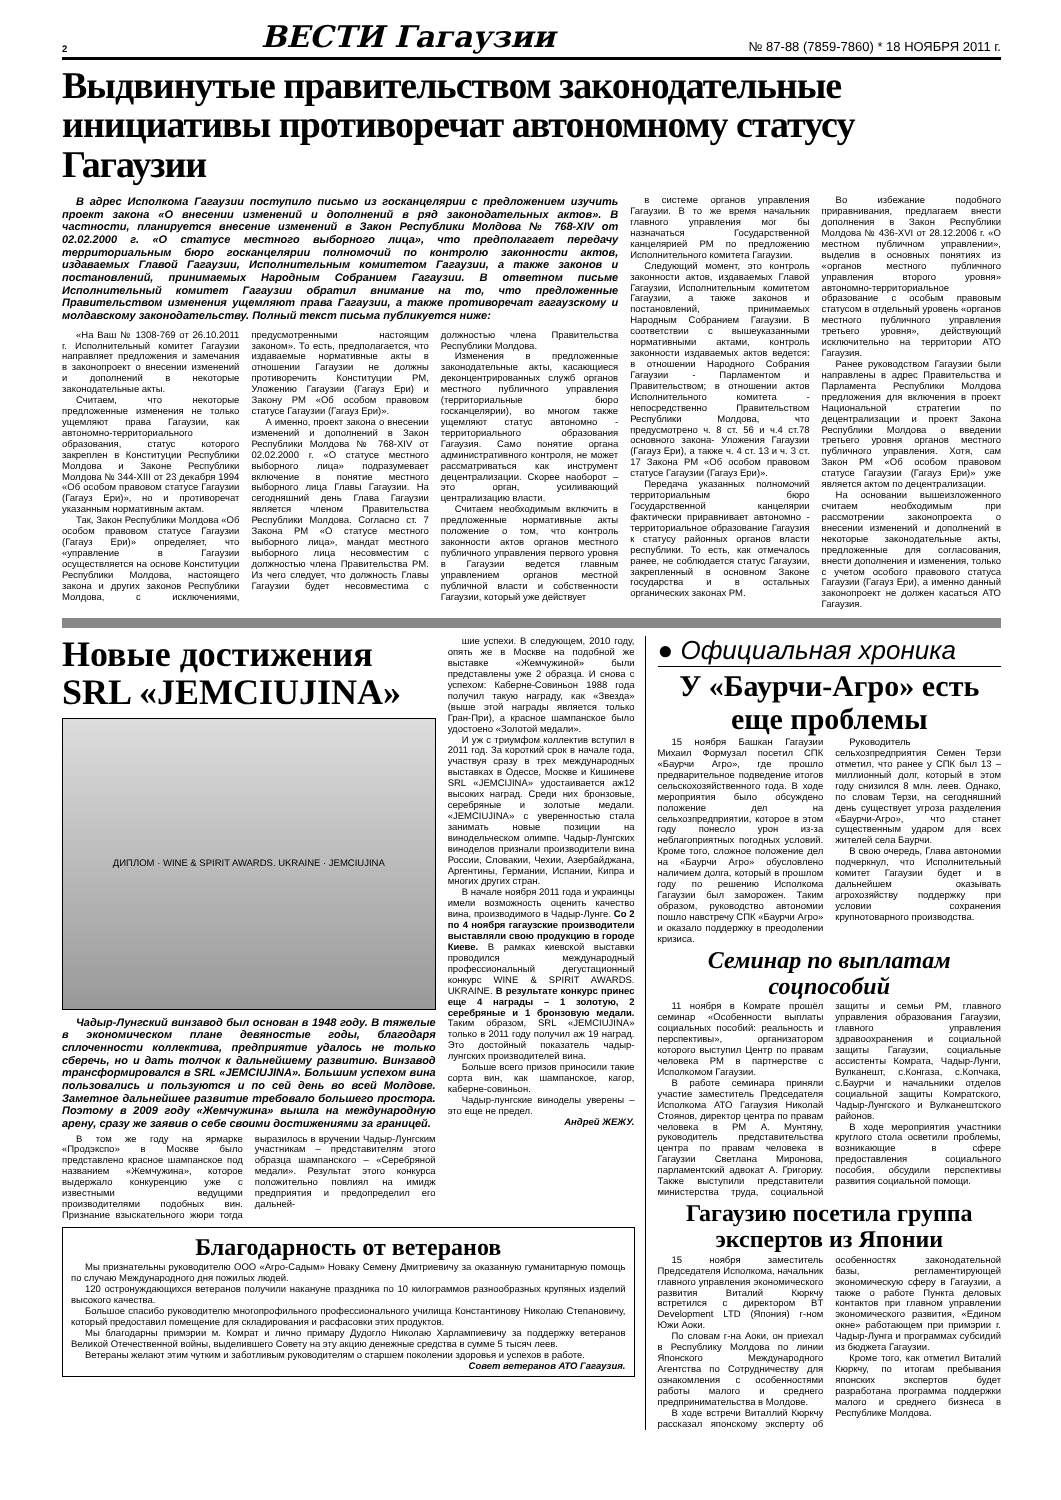2 ВЕСТИ Гагаузии № 87-88 (7859-7860) * 18 НОЯБРЯ 2011 г.
Выдвинутые правительством законодательные инициативы противоречат автономному статусу Гагаузии
В адрес Исполкома Гагаузии поступило письмо из госканцелярии с предложением изучить проект закона «О внесении изменений и дополнений в ряд законодательных актов». В частности, планируется внесение изменений в Закон Республики Молдова № 768-XIV от 02.02.2000 г. «О статусе местного выборного лица», что предполагает передачу территориальным бюро госканцелярии полномочий по контролю законности актов, издаваемых Главой Гагаузии, Исполнительным комитетом Гагаузии, а также законов и постановлений, принимаемых Народным Собранием Гагаузии. В ответном письме Исполнительный комитет Гагаузии обратил внимание на то, что предложенные Правительством изменения ущемляют права Гагаузии, а также противоречат гагаузскому и молдавскому законодательству. Полный текст письма публикуется ниже:
«На Ваш № 1308-769 от 26.10.2011 г. Исполнительный комитет Гагаузии направляет предложения и замечания в законопроект о внесении изменений и дополнений в некоторые законодательные акты.
Считаем, что некоторые предложенные изменения не только ущемляют права Гагаузии, как автономно-территориального образования, статус которого закреплен в Конституции Республики Молдова и Законе Республики Молдова № 344-XIII от 23 декабря 1994 «Об особом правовом статусе Гагаузии (Гагауз Ери)», но и противоречат указанным нормативным актам.
Так, Закон Республики Молдова «Об особом правовом статусе Гагаузии (Гагауз Ери)» определяет, что «управление в Гагаузии осуществляется на основе Конституции Республики Молдова, настоящего закона и других законов Республики Молдова, с исключениями, предусмотренными настоящим законом». То есть, предполагается, что издаваемые нормативные акты в отношении Гагаузии не должны противоречить Конституции РМ, Уложению Гагаузии (Гагауз Ери) и Закону РМ «Об особом правовом статусе Гагаузии (Гагауз Ери)».
А именно, проект закона о внесении изменений и дополнений в Закон Республики Молдова № 768-XIV от 02.02.2000 г. «О статусе местного выборного лица» подразумевает включение в понятие местного выборного лица Главы Гагаузии. На сегодняшний день Глава Гагаузии является членом Правительства Республики Молдова. Согласно ст. 7 Закона РМ «О статусе местного выборного лица», мандат местного выборного лица несовместим с должностью члена Правительства РМ. Из чего следует, что должность Главы Гагаузии будет несовместима с должностью члена Правительства Республики Молдова.
Изменения в предложенные законодательные акты, касающиеся деконцентрированных служб органов местного публичного управления (территориальные бюро госканцелярии), во многом также ущемляют статус автономно - территориального образования Гагаузия. Само понятие органа административного контроля, не может рассматриваться как инструмент децентрализации. Скорее наоборот – это орган, усиливающий централизацию власти.
Считаем необходимым включить в предложенные нормативные акты положение о том, что контроль законности актов органов местного публичного управления первого уровня в Гагаузии ведется главным управлением органов местной публичной власти и собственности Гагаузии, который уже действует
в системе органов управления Гагаузии. В то же время начальник главного управления мог бы назначаться Государственной канцелярией РМ по предложению Исполнительного комитета Гагаузии.
Следующий момент, это контроль законности актов, издаваемых Главой Гагаузии, Исполнительным комитетом Гагаузии, а также законов и постановлений, принимаемых Народным Собранием Гагаузии. В соответствии с вышеуказанными нормативными актами, контроль законности издаваемых актов ведется: в отношении Народного Собрания Гагаузии - Парламентом и Правительством; в отношении актов Исполнительного комитета - непосредственно Правительством Республики Молдова, что предусмотрено ч. 8 ст. 56 и ч.4 ст.78 основного закона- Уложения Гагаузии (Гагауз Ери), а также ч. 4 ст. 13 и ч. 3 ст. 17 Закона РМ «Об особом правовом статусе Гагаузии (Гагауз Ери)».
Передача указанных полномочий территориальным бюро Государственной канцелярии фактически приравнивает автономно - территориальное образование Гагаузия к статусу районных органов власти республики. То есть, как отмечалось ранее, не соблюдается статус Гагаузии, закрепленный в основном Законе государства и в остальных органических законах РМ.
Во избежание подобного приравнивания, предлагаем внести дополнения в Закон Республики Молдова № 436-XVI от 28.12.2006 г. «О местном публичном управлении», выделив в основных понятиях из «органов местного публичного управления второго уровня» автономно-территориальное образование с особым правовым статусом в отдельный уровень «органов местного публичного управления третьего уровня», действующий исключительно на территории АТО Гагаузия.
Ранее руководством Гагаузии были направлены в адрес Правительства и Парламента Республики Молдова предложения для включения в проект Национальной стратегии по децентрализации и проект Закона Республики Молдова о введении третьего уровня органов местного публичного управления. Хотя, сам Закон РМ «Об особом правовом статусе Гагаузии (Гагауз Ери)» уже является актом по децентрализации.
На основании вышеизложенного считаем необходимым при рассмотрении законопроекта о внесении изменений и дополнений в некоторые законодательные акты, предложенные для согласования, внести дополнения и изменения, только с учетом особого правового статуса Гагаузии (Гагауз Ери), а именно данный законопроект не должен касаться АТО Гагаузия.
Новые достижения SRL «JEMCIUJINA»
ДИПЛОМ · WINE & SPIRIT AWARDS. UKRAINE · JEMCIUJINA
Чадыр-Лунгский винзавод был основан в 1948 году. В тяжелые в экономическом плане девяностые годы, благодаря сплоченности коллектива, предприятие удалось не только сберечь, но и дать толчок к дальнейшему развитию. Винзавод трансформировался в SRL «JEMCIUJINA». Большим успехом вина пользовались и пользуются и по сей день во всей Молдове. Заметное дальнейшее развитие требовало большего простора. Поэтому в 2009 году «Жемчужина» вышла на международную арену, сразу же заявив о себе своими достижениями за границей.
В том же году на ярмарке «Продэкспо» в Москве было представлено красное шампанское под названием «Жемчужина», которое выдержало конкуренцию уже с известными ведущими производителями подобных вин. Признание взыскательного жюри тогда выразилось в вручении Чадыр-Лунгским участникам – представителям этого образца шампанского – «Серебряной медали». Результат этого конкурса положительно повлиял на имидж предприятия и предопределил его дальней-
шие успехи. В следующем, 2010 году, опять же в Москве на подобной же выставке «Жемчужиной» были представлены уже 2 образца. И снова с успехом: Каберне-Совиньон 1988 года получил такую награду, как «Звезда» (выше этой награды является только Гран-При), а красное шампанское было удостоено «Золотой медали».
И уж с триумфом коллектив вступил в 2011 год. За короткий срок в начале года, участвуя сразу в трех международных выставках в Одессе, Москве и Кишиневе SRL «JEMCIJINA» удостаивается аж12 высоких наград. Среди них бронзовые, серебряные и золотые медали. «JEMCIUJINA» с уверенностью стала занимать новые позиции на винодельческом олимпе. Чадыр-Лунгских виноделов признали производители вина России, Словакии, Чехии, Азербайджана, Аргентины, Германии, Испании, Кипра и многих других стран.
В начале ноября 2011 года и украинцы имели возможность оценить качество вина, производимого в Чадыр-Лунге. Со 2 по 4 ноября гагаузские производители выставляли свою продукцию в городе Киеве. В рамках киевской выставки проводился международный профессиональный дегустационный конкурс WINE & SPIRIT AWARDS. UKRAINE. В результате конкурс принес еще 4 награды – 1 золотую, 2 серебряные и 1 бронзовую медали. Таким образом, SRL «JEMCIUJINA» только в 2011 году получил аж 19 наград. Это достойный показатель чадыр-лунгских производителей вина.
Больше всего призов приносили такие сорта вин, как шампанское, кагор, каберне-совиньон.
Чадыр-лунгские виноделы уверены – это еще не предел.
Андрей ЖЕЖУ.
Благодарность от ветеранов
Мы признательны руководителю ООО «Агро-Садым» Новаку Семену Дмитриевичу за оказанную гуманитарную помощь по случаю Международного дня пожилых людей.
120 остронуждающихся ветеранов получили накануне праздника по 10 килограммов разнообразных крупяных изделий высокого качества.
Большое спасибо руководителю многопрофильного профессионального училища Константинову Николаю Степановичу, который предоставил помещение для складирования и расфасовки этих продуктов.
Мы благодарны примэрии м. Комрат и лично примару Дудогло Николаю Харлампиевичу за поддержку ветеранов Великой Отечественной войны, выделившего Совету на эту акцию денежные средства в сумме 5 тысяч леев.
Ветераны желают этим чутким и заботливым руководителям о старшем поколении здоровья и успехов в работе.
Совет ветеранов АТО Гагаузия.
● Официальная хроника
У «Баурчи-Агро» есть еще проблемы
15 ноября Башкан Гагаузии Михаил Формузал посетил СПК «Баурчи Агро», где прошло предварительное подведение итогов сельскохозяйственного года. В ходе мероприятия было обсуждено положение дел на сельхозпредприятии, которое в этом году понесло урон из-за неблагоприятных погодных условий. Кроме того, сложное положение дел на «Баурчи Агро» обусловлено наличием долга, который в прошлом году по решению Исполкома Гагаузии был заморожен. Таким образом, руководство автономии пошло навстречу СПК «Баурчи Агро» и оказало поддержку в преодолении кризиса.
Руководитель сельхозпредприятия Семен Терзи отметил, что ранее у СПК был 13 – миллионный долг, который в этом году снизился 8 млн. леев. Однако, по словам Терзи, на сегодняшний день существует угроза разделения «Баурчи-Агро», что станет существенным ударом для всех жителей села Баурчи.
В свою очередь, Глава автономии подчеркнул, что Исполнительный комитет Гагаузии будет и в дальнейшем оказывать агрохозяйству поддержку при условии сохранения крупнотоварного производства.
Семинар по выплатам соцпособий
11 ноября в Комрате прошёл семинар «Особенности выплаты социальных пособий: реальность и перспективы», организатором которого выступил Центр по правам человека РМ в партнерстве с Исполкомом Гагаузии.
В работе семинара приняли участие заместитель Председателя Исполкома АТО Гагаузия Николай Стоянов, директор центра по правам человека в РМ А. Мунтяну, руководитель представительства центра по правам человека в Гагаузии Светлана Миронова, парламентский адвокат А. Григориу. Также выступили представители министерства труда, социальной защиты и семьи РМ, главного управления образования Гагаузии, главного управления здравоохранения и социальной защиты Гагаузии, социальные ассистенты Комрата, Чадыр-Лунги, Вулканешт, с.Конгаза, с.Копчака, с.Баурчи и начальники отделов социальной защиты Комратского, Чадыр-Лунгского и Вулканештского районов.
В ходе мероприятия участники круглого стола осветили проблемы, возникающие в сфере предоставления социального пособия, обсудили перспективы развития социальной помощи.
Гагаузию посетила группа экспертов из Японии
15 ноября заместитель Председателя Исполкома, начальник главного управления экономического развития Виталий Кюркчу встретился с директором BT Development LTD (Япония) г-ном Южи Аоки.
По словам г-на Аоки, он приехал в Республику Молдова по линии Японского Международного Агентства по Сотрудничеству для ознакомления с особенностями работы малого и среднего предпринимательства в Молдове.
В ходе встречи Виталлий Кюркчу рассказал японскому эксперту об особенностях законодательной базы, регламентирующей экономическую сферу в Гагаузии, а также о работе Пункта деловых контактов при главном управлении экономического развития, «Едином окне» работающем при примэрии г. Чадыр-Лунга и программах субсидий из бюджета Гагаузии.
Кроме того, как отметил Виталий Кюркчу, по итогам пребывания японских экспертов будет разработана программа поддержки малого и среднего бизнеса в Республике Молдова.